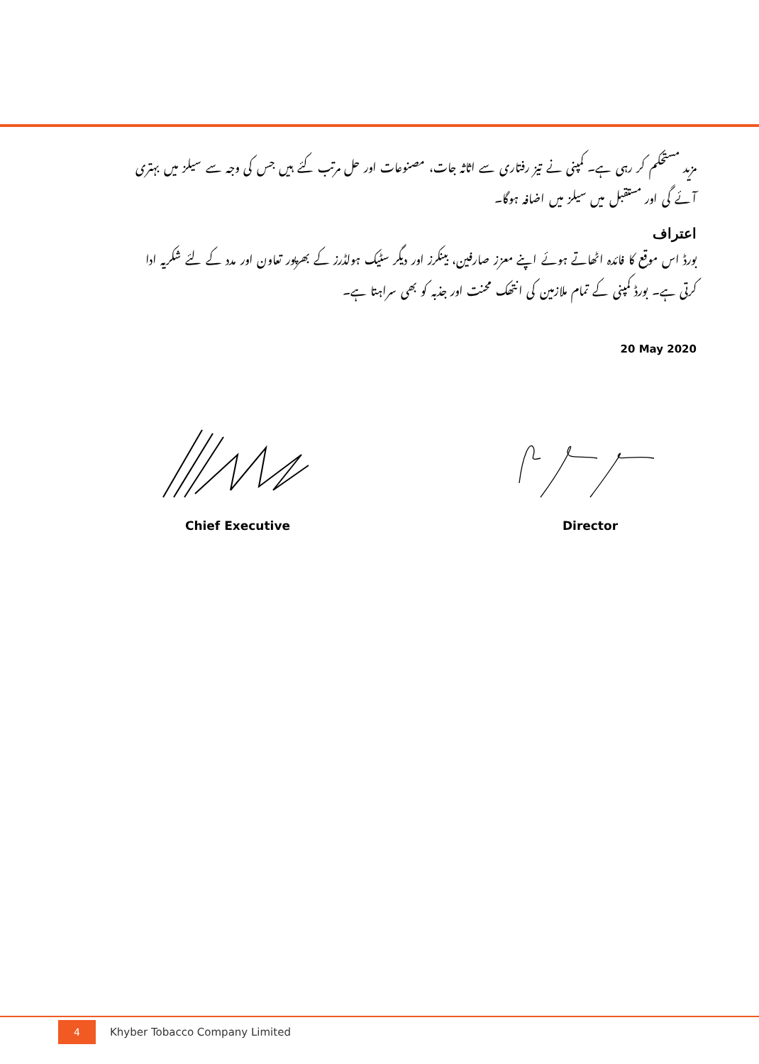مزید مستحکم کر رہی ہے۔ کمپنی نے تیز رفتاری سے اثاثہ جات، مصنوعات اور حل مرتب کئے ہیں جس کی وجہ سے سیلز میں بہتری آئے گی اور مستقبل میں سیلز میں اضافہ ہوگا۔
اعتراف
بورڈ اس موقع کا فائدہ اٹھاتے ہوئے اپنے معزز صارفین، بینکرز اور دیگر سٹیک ہولڈرز کے بھرپور تعاون اور مدد کے لئے شکریہ ادا کرتی ہے۔ بورڈ کمپنی کے تمام ملازمین کی انتھک محنت اور جذبہ کو بھی سراہتا ہے۔
20 May 2020
Chief Executive Director
4 Khyber Tobacco Company Limited